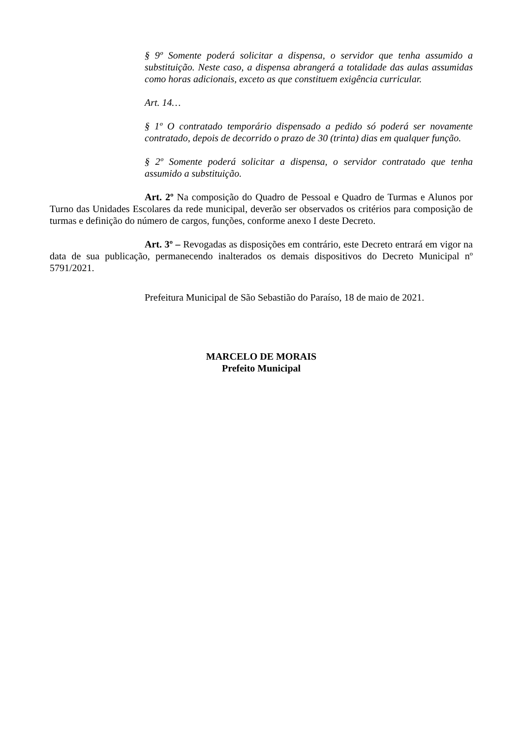§ 9º Somente poderá solicitar a dispensa, o servidor que tenha assumido a substituição. Neste caso, a dispensa abrangerá a totalidade das aulas assumidas como horas adicionais, exceto as que constituem exigência curricular.
Art. 14…
§ 1º O contratado temporário dispensado a pedido só poderá ser novamente contratado, depois de decorrido o prazo de 30 (trinta) dias em qualquer função.
§ 2º Somente poderá solicitar a dispensa, o servidor contratado que tenha assumido a substituição.
Art. 2º Na composição do Quadro de Pessoal e Quadro de Turmas e Alunos por Turno das Unidades Escolares da rede municipal, deverão ser observados os critérios para composição de turmas e definição do número de cargos, funções, conforme anexo I deste Decreto.
Art. 3º – Revogadas as disposições em contrário, este Decreto entrará em vigor na data de sua publicação, permanecendo inalterados os demais dispositivos do Decreto Municipal nº 5791/2021.
Prefeitura Municipal de São Sebastião do Paraíso, 18 de maio de 2021.
MARCELO DE MORAIS
Prefeito Municipal